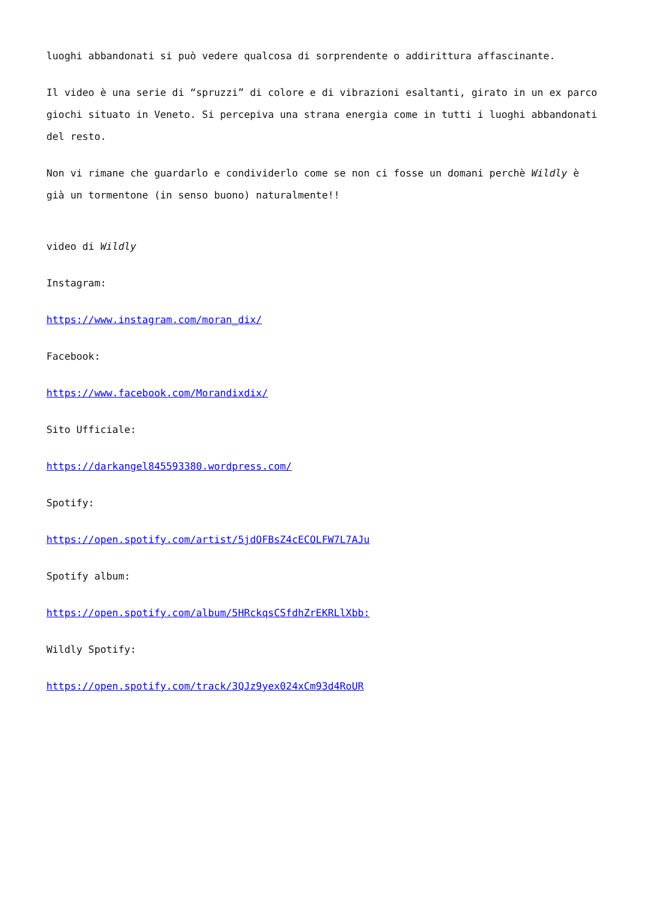luoghi abbandonati si può vedere qualcosa di sorprendente o addirittura affascinante.
Il video è una serie di “spruzzi” di colore e di vibrazioni esaltanti, girato in un ex parco giochi situato in Veneto. Si percepiva una strana energia come in tutti i luoghi abbandonati del resto.
Non vi rimane che guardarlo e condividerlo come se non ci fosse un domani perchè Wildly è già un tormentone (in senso buono) naturalmente!!
video di Wildly
Instagram:
https://www.instagram.com/moran_dix/
Facebook:
https://www.facebook.com/Morandixdix/
Sito Ufficiale:
https://darkangel845593380.wordpress.com/
Spotify:
https://open.spotify.com/artist/5jdOFBsZ4cECOLFW7L7AJu
Spotify album:
https://open.spotify.com/album/5HRckqsCSfdhZrEKRLlXbb:
Wildly Spotify:
https://open.spotify.com/track/3QJz9yex024xCm93d4RoUR